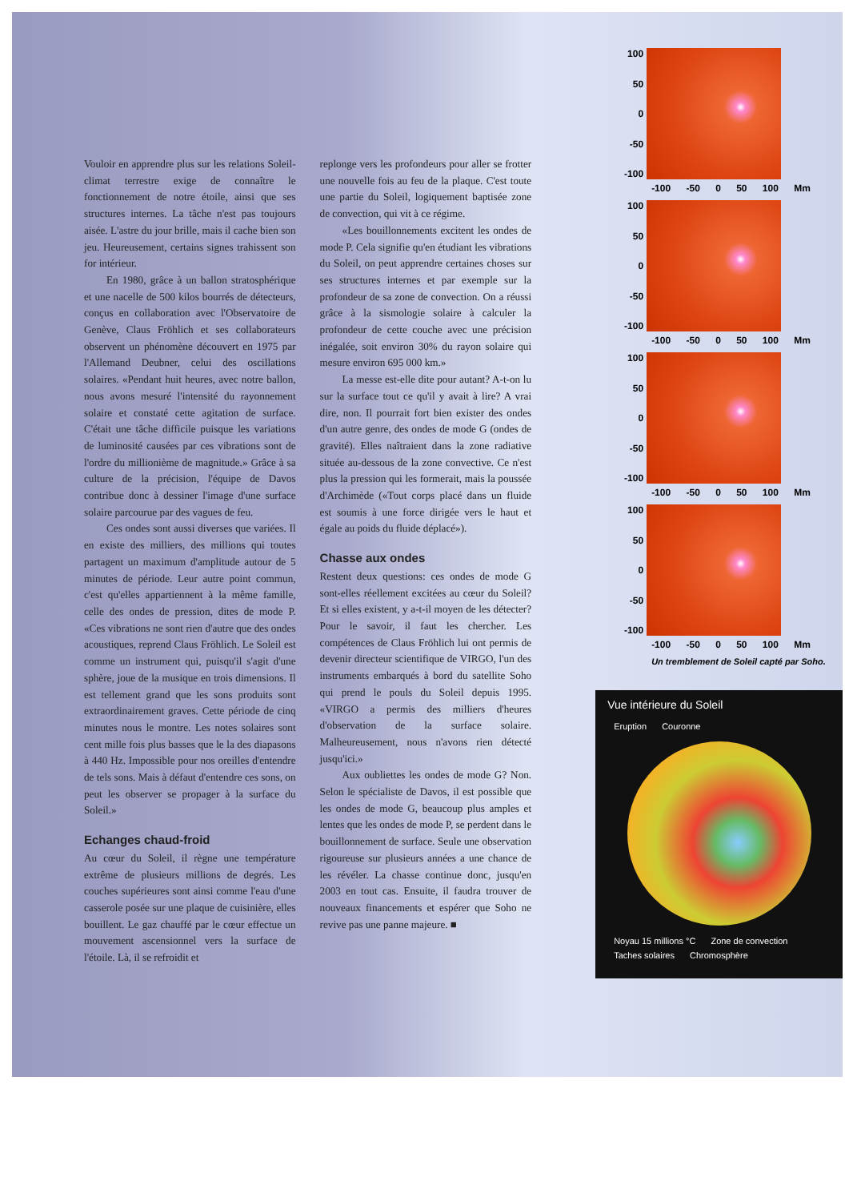Vouloir en apprendre plus sur les relations Soleil-climat terrestre exige de connaître le fonctionnement de notre étoile, ainsi que ses structures internes. La tâche n'est pas toujours aisée. L'astre du jour brille, mais il cache bien son jeu. Heureusement, certains signes trahissent son for intérieur.
En 1980, grâce à un ballon stratosphérique et une nacelle de 500 kilos bourrés de détecteurs, conçus en collaboration avec l'Observatoire de Genève, Claus Fröhlich et ses collaborateurs observent un phénomène découvert en 1975 par l'Allemand Deubner, celui des oscillations solaires. «Pendant huit heures, avec notre ballon, nous avons mesuré l'intensité du rayonnement solaire et constaté cette agitation de surface. C'était une tâche difficile puisque les variations de luminosité causées par ces vibrations sont de l'ordre du millionième de magnitude.» Grâce à sa culture de la précision, l'équipe de Davos contribue donc à dessiner l'image d'une surface solaire parcourue par des vagues de feu.
Ces ondes sont aussi diverses que variées. Il en existe des milliers, des millions qui toutes partagent un maximum d'amplitude autour de 5 minutes de période. Leur autre point commun, c'est qu'elles appartiennent à la même famille, celle des ondes de pression, dites de mode P. «Ces vibrations ne sont rien d'autre que des ondes acoustiques, reprend Claus Fröhlich. Le Soleil est comme un instrument qui, puisqu'il s'agit d'une sphère, joue de la musique en trois dimensions. Il est tellement grand que les sons produits sont extraordinairement graves. Cette période de cinq minutes nous le montre. Les notes solaires sont cent mille fois plus basses que le la des diapasons à 440 Hz. Impossible pour nos oreilles d'entendre de tels sons. Mais à défaut d'entendre ces sons, on peut les observer se propager à la surface du Soleil.»
Echanges chaud-froid
Au cœur du Soleil, il règne une température extrême de plusieurs millions de degrés. Les couches supérieures sont ainsi comme l'eau d'une casserole posée sur une plaque de cuisinière, elles bouillent. Le gaz chauffé par le cœur effectue un mouvement ascensionnel vers la surface de l'étoile. Là, il se refroidit et
replonge vers les profondeurs pour aller se frotter une nouvelle fois au feu de la plaque. C'est toute une partie du Soleil, logiquement baptisée zone de convection, qui vit à ce régime.
«Les bouillonnements excitent les ondes de mode P. Cela signifie qu'en étudiant les vibrations du Soleil, on peut apprendre certaines choses sur ses structures internes et par exemple sur la profondeur de sa zone de convection. On a réussi grâce à la sismologie solaire à calculer la profondeur de cette couche avec une précision inégalée, soit environ 30% du rayon solaire qui mesure environ 695 000 km.»
La messe est-elle dite pour autant? A-t-on lu sur la surface tout ce qu'il y avait à lire? A vrai dire, non. Il pourrait fort bien exister des ondes d'un autre genre, des ondes de mode G (ondes de gravité). Elles naîtraient dans la zone radiative située au-dessous de la zone convective. Ce n'est plus la pression qui les formerait, mais la poussée d'Archimède («Tout corps placé dans un fluide est soumis à une force dirigée vers le haut et égale au poids du fluide déplacé»).
Chasse aux ondes
Restent deux questions: ces ondes de mode G sont-elles réellement excitées au cœur du Soleil? Et si elles existent, y a-t-il moyen de les détecter? Pour le savoir, il faut les chercher. Les compétences de Claus Fröhlich lui ont permis de devenir directeur scientifique de VIRGO, l'un des instruments embarqués à bord du satellite Soho qui prend le pouls du Soleil depuis 1995. «VIRGO a permis des milliers d'heures d'observation de la surface solaire. Malheureusement, nous n'avons rien détecté jusqu'ici.»
Aux oubliettes les ondes de mode G? Non. Selon le spécialiste de Davos, il est possible que les ondes de mode G, beaucoup plus amples et lentes que les ondes de mode P, se perdent dans le bouillonnement de surface. Seule une observation rigoureuse sur plusieurs années a une chance de les révéler. La chasse continue donc, jusqu'en 2003 en tout cas. Ensuite, il faudra trouver de nouveaux financements et espérer que Soho ne revive pas une panne majeure. ■
100
50
0
-50
-100
-100 -50 0 50 100 Mm
100
50
0
-50
-100
-100 -50 0 50 100 Mm
100
50
0
-50
-100
-100 -50 0 50 100 Mm
100
50
0
-50
-100
-100 -50 0 50 100 Mm
Un tremblement de Soleil capté par Soho.
Vue intérieure du Soleil
Eruption Couronne
Noyau 15 millions °C Zone de convection Taches solaires Chromosphère